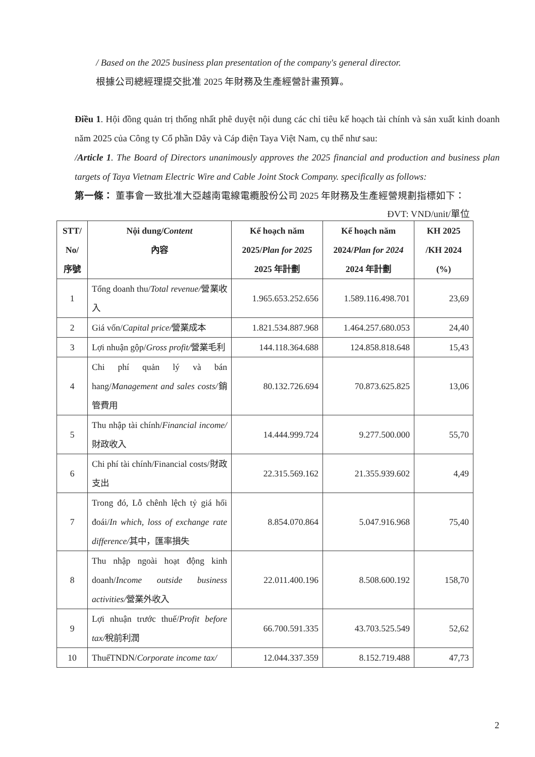/ Based on the 2025 business plan presentation of the company's general director.
根據公司總經理提交批准 2025 年財務及生產經營計畫預算。
Điều 1. Hội đồng quản trị thống nhất phê duyệt nội dung các chỉ tiêu kế hoạch tài chính và sản xuất kinh doanh năm 2025 của Công ty Cổ phần Dây và Cáp điện Taya Việt Nam, cụ thể như sau:
/Article 1. The Board of Directors unanimously approves the 2025 financial and production and business plan targets of Taya Vietnam Electric Wire and Cable Joint Stock Company. specifically as follows:
第一條： 董事會一致批准大亞越南電線電纜股份公司 2025 年財務及生產經營規劃指標如下：
ĐVT: VND/unit/單位
| STT/ No/ 序號 | Nội dung/ Content 內容 | Kế hoạch năm 2025/ Plan for 2025 2025 年計劃 | Kế hoạch năm 2024/ Plan for 2024 2024 年計劃 | KH 2025 /KH 2024 (%) |
| --- | --- | --- | --- | --- |
| 1 | Tổng doanh thu/ Total revenue/ 營業收入 | 1.965.653.252.656 | 1.589.116.498.701 | 23,69 |
| 2 | Giá vốn/ Capital price/ 營業成本 | 1.821.534.887.968 | 1.464.257.680.053 | 24,40 |
| 3 | Lợi nhuận gộp/ Gross profit/ 營業毛利 | 144.118.364.688 | 124.858.818.648 | 15,43 |
| 4 | Chi phí quản lý và bán hang/ Management and sales costs/ 銷管費用 | 80.132.726.694 | 70.873.625.825 | 13,06 |
| 5 | Thu nhập tài chính/ Financial income/ 財政收入 | 14.444.999.724 | 9.277.500.000 | 55,70 |
| 6 | Chi phí tài chính/Financial costs/財政支出 | 22.315.569.162 | 21.355.939.602 | 4,49 |
| 7 | Trong đó, Lỗ chênh lệch tỷ giá hối đoái/ In which, loss of exchange rate difference/ 其中，匯率損失 | 8.854.070.864 | 5.047.916.968 | 75,40 |
| 8 | Thu nhập ngoài hoạt động kinh doanh/ Income outside business activities/ 營業外收入 | 22.011.400.196 | 8.508.600.192 | 158,70 |
| 9 | Lợi nhuận trước thuế/ Profit before tax/ 稅前利潤 | 66.700.591.335 | 43.703.525.549 | 52,62 |
| 10 | ThuếTNDN/ Corporate income tax/ | 12.044.337.359 | 8.152.719.488 | 47,73 |
2